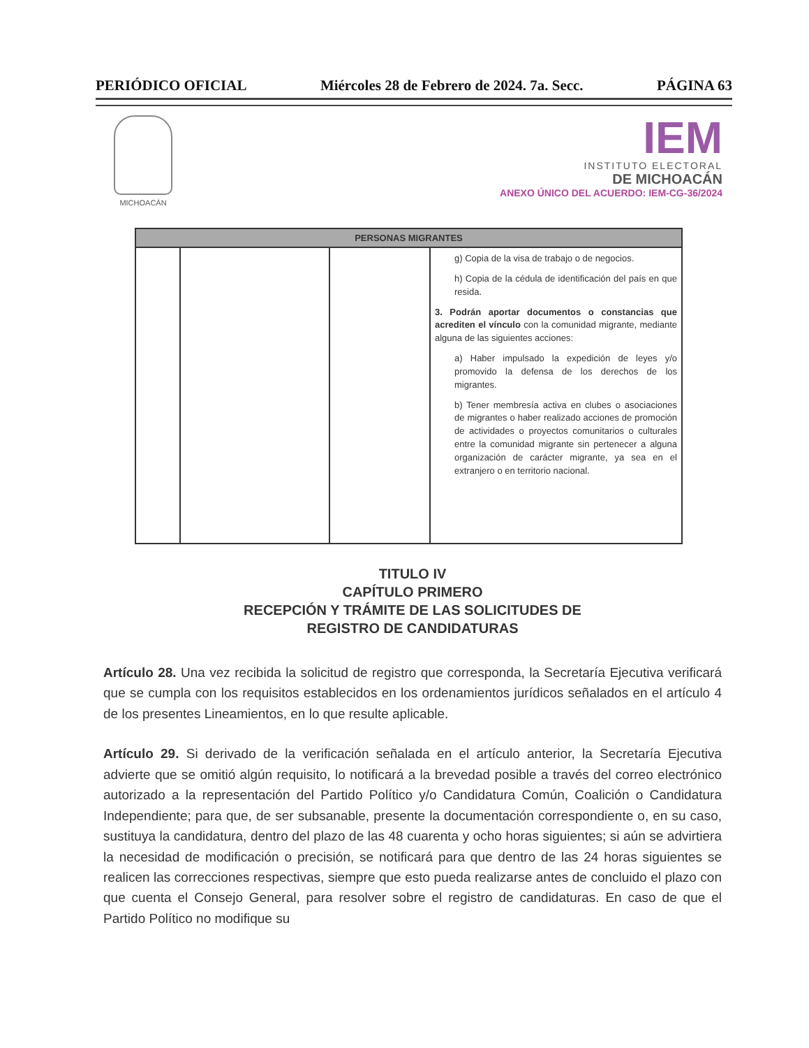PERIÓDICO OFICIAL Miércoles 28 de Febrero de 2024. 7a. Secc. PÁGINA 63
MICHOACÁN
IEM
INSTITUTO ELECTORAL
DE MICHOACÁN
ANEXO ÚNICO DEL ACUERDO: IEM-CG-36/2024
| PERSONAS MIGRANTES | | | |
| --- | --- | --- | --- |
| | | | g) Copia de la visa de trabajo o de negocios. h) Copia de la cédula de identificación del país en que resida. 3. Podrán aportar documentos o constancias que acrediten el vínculo con la comunidad migrante, mediante alguna de las siguientes acciones: a) Haber impulsado la expedición de leyes y/o promovido la defensa de los derechos de los migrantes. b) Tener membresía activa en clubes o asociaciones de migrantes o haber realizado acciones de promoción de actividades o proyectos comunitarios o culturales entre la comunidad migrante sin pertenecer a alguna organización de carácter migrante, ya sea en el extranjero o en territorio nacional. |
TITULO IV
CAPÍTULO PRIMERO
RECEPCIÓN Y TRÁMITE DE LAS SOLICITUDES DE
REGISTRO DE CANDIDATURAS
Artículo 28. Una vez recibida la solicitud de registro que corresponda, la Secretaría Ejecutiva verificará que se cumpla con los requisitos establecidos en los ordenamientos jurídicos señalados en el artículo 4 de los presentes Lineamientos, en lo que resulte aplicable.
Artículo 29. Si derivado de la verificación señalada en el artículo anterior, la Secretaría Ejecutiva advierte que se omitió algún requisito, lo notificará a la brevedad posible a través del correo electrónico autorizado a la representación del Partido Político y/o Candidatura Común, Coalición o Candidatura Independiente; para que, de ser subsanable, presente la documentación correspondiente o, en su caso, sustituya la candidatura, dentro del plazo de las 48 cuarenta y ocho horas siguientes; si aún se advirtiera la necesidad de modificación o precisión, se notificará para que dentro de las 24 horas siguientes se realicen las correcciones respectivas, siempre que esto pueda realizarse antes de concluido el plazo con que cuenta el Consejo General, para resolver sobre el registro de candidaturas. En caso de que el Partido Político no modifique su